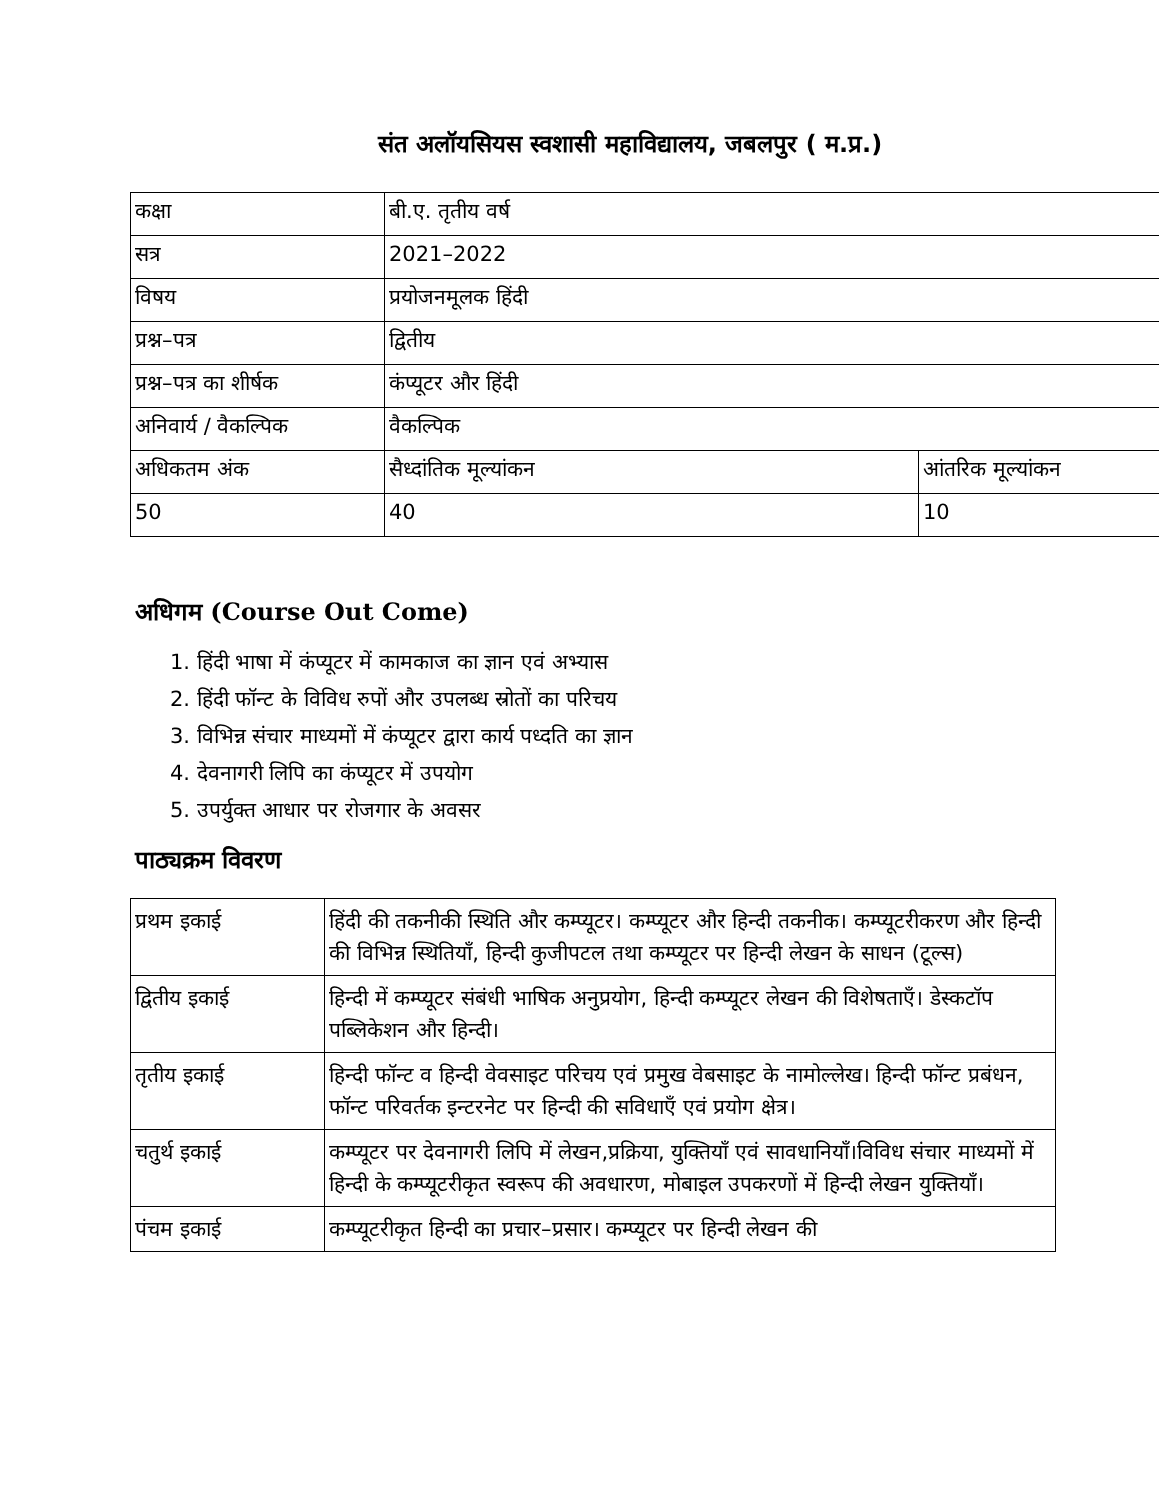संत अलॉयसियस स्वशासी महाविद्यालय, जबलपुर ( म.प्र.)
| कक्षा | बी.ए. तृतीय वर्ष | |
| सत्र | 2021–2022 | |
| विषय | प्रयोजनमूलक हिंदी | |
| प्रश्न–पत्र | द्वितीय | |
| प्रश्न–पत्र का शीर्षक | कंप्यूटर और हिंदी | |
| अनिवार्य / वैकल्पिक | वैकल्पिक | |
| अधिकतम अंक | सैध्दांतिक मूल्यांकन | आंतरिक मूल्यांकन |
| 50 | 40 | 10 |
अधिगम (Course Out Come)
1. हिंदी भाषा में कंप्यूटर में कामकाज का ज्ञान एवं अभ्यास
2. हिंदी फॉन्ट के विविध रुपों और उपलब्ध स्रोतों का परिचय
3. विभिन्न संचार माध्यमों में कंप्यूटर द्वारा कार्य पध्दति का ज्ञान
4. देवनागरी लिपि का कंप्यूटर में उपयोग
5. उपर्युक्त आधार पर रोजगार के अवसर
पाठ्यक्रम विवरण
| प्रथम इकाई | हिंदी की तकनीकी स्थिति और कम्प्यूटर। कम्प्यूटर और हिन्दी तकनीक। कम्प्यूटरीकरण और हिन्दी की विभिन्न स्थितियाँ, हिन्दी कुजीपटल तथा कम्प्यूटर पर हिन्दी लेखन के साधन (टूल्स) |
| द्वितीय इकाई | हिन्दी में कम्प्यूटर संबंधी भाषिक अनुप्रयोग, हिन्दी कम्प्यूटर लेखन की विशेषताएँ। डेस्कटॉप पब्लिकेशन और हिन्दी। |
| तृतीय इकाई | हिन्दी फॉन्ट व हिन्दी वेवसाइट परिचय एवं प्रमुख वेबसाइट के नामोल्लेख। हिन्दी फॉन्ट प्रबंधन, फॉन्ट परिवर्तक इन्टरनेट पर हिन्दी की सविधाएँ एवं प्रयोग क्षेत्र। |
| चतुर्थ इकाई | कम्प्यूटर पर देवनागरी लिपि में लेखन,प्रक्रिया, युक्तियाँ एवं सावधानियाँ।विविध संचार माध्यमों में हिन्दी के कम्प्यूटरीकृत स्वरूप की अवधारण, मोबाइल उपकरणों में हिन्दी लेखन युक्तियाँ। |
| पंचम इकाई | कम्प्यूटरीकृत हिन्दी का प्रचार–प्रसार। कम्प्यूटर पर हिन्दी लेखन की |